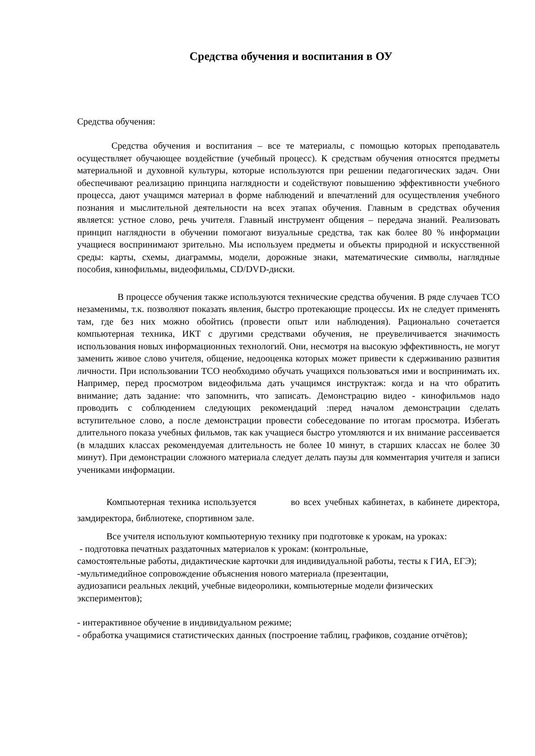Средства обучения и воспитания в ОУ
Средства обучения:
Средства обучения и воспитания – все те материалы, с помощью которых преподаватель осуществляет обучающее воздействие (учебный процесс). К средствам обучения относятся предметы материальной и духовной культуры, которые используются при решении педагогических задач. Они обеспечивают реализацию принципа наглядности и содействуют повышению эффективности учебного процесса, дают учащимся материал в форме наблюдений и впечатлений для осуществления учебного познания и мыслительной деятельности на всех этапах обучения. Главным в средствах обучения является: устное слово, речь учителя. Главный инструмент общения – передача знаний. Реализовать принцип наглядности в обучении помогают визуальные средства, так как более 80 % информации учащиеся воспринимают зрительно. Мы используем предметы и объекты природной и искусственной среды: карты, схемы, диаграммы, модели, дорожные знаки, математические символы, наглядные пособия, кинофильмы, видеофильмы, CD/DVD-диски.
В процессе обучения также используются технические средства обучения. В ряде случаев ТСО незаменимы, т.к. позволяют показать явления, быстро протекающие процессы. Их не следует применять там, где без них можно обойтись (провести опыт или наблюдения). Рационально сочетается компьютерная техника, ИКТ с другими средствами обучения, не преувеличивается значимость использования новых информационных технологий. Они, несмотря на высокую эффективность, не могут заменить живое слово учителя, общение, недооценка которых может привести к сдерживанию развития личности. При использовании ТСО необходимо обучать учащихся пользоваться ими и воспринимать их. Например, перед просмотром видеофильма дать учащимся инструктаж: когда и на что обратить внимание; дать задание: что запомнить, что записать. Демонстрацию видео - кинофильмов надо проводить с соблюдением следующих рекомендаций :перед началом демонстрации сделать вступительное слово, а после демонстрации провести собеседование по итогам просмотра. Избегать длительного показа учебных фильмов, так как учащиеся быстро утомляются и их внимание рассеивается (в младших классах рекомендуемая длительность не более 10 минут, в старших классах не более 30 минут). При демонстрации сложного материала следует делать паузы для комментария учителя и записи учениками информации.
Компьютерная техника используется во всех учебных кабинетах, в кабинете директора, замдиректора, библиотеке, спортивном зале.
Все учителя используют компьютерную технику при подготовке к урокам, на уроках:
- подготовка печатных раздаточных материалов к урокам: (контрольные,
самостоятельные работы, дидактические карточки для индивидуальной работы, тесты к ГИА, ЕГЭ);
-мультимедийное сопровождение объяснения нового материала (презентации,
аудиозаписи реальных лекций, учебные видеоролики, компьютерные модели физических экспериментов);
- интерактивное обучение в индивидуальном режиме;
- обработка учащимися статистических данных (построение таблиц, графиков, создание отчётов);